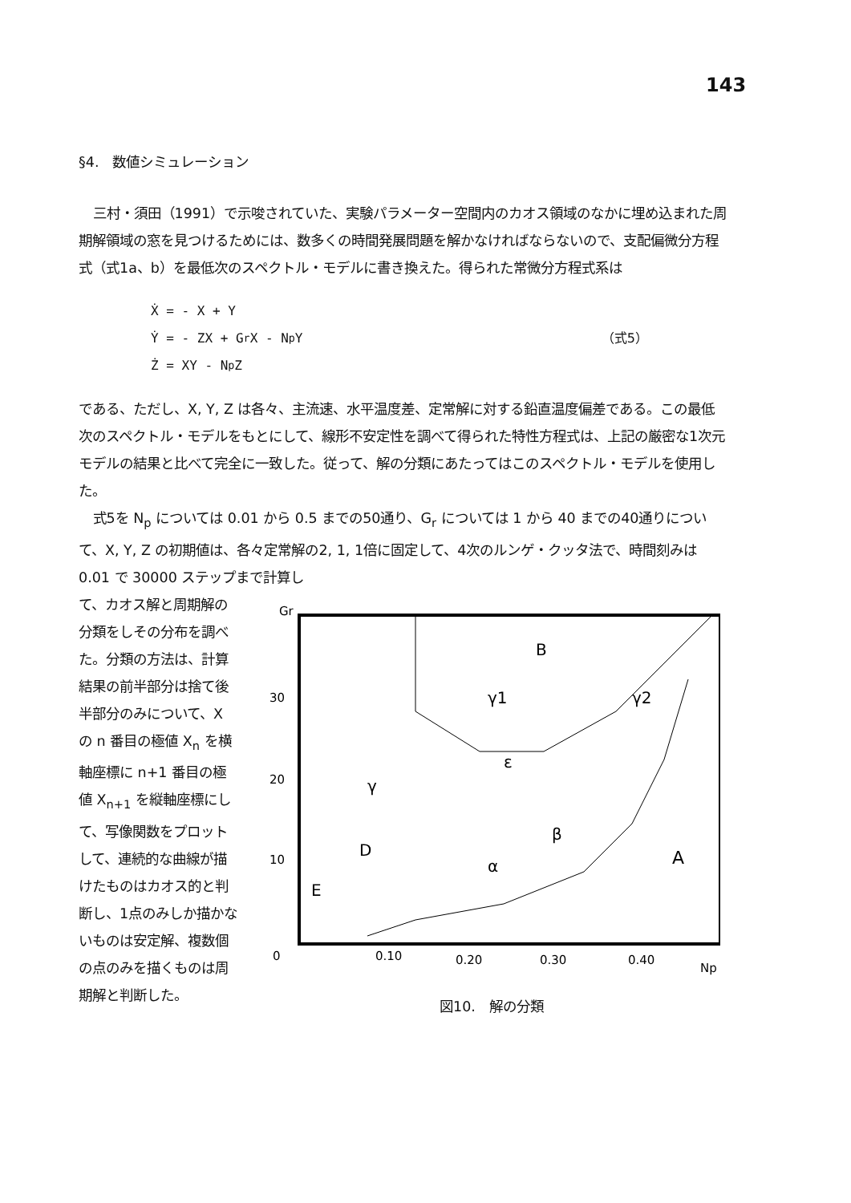143
§4.　数値シミュレーション
三村・須田（1991）で示唆されていた、実験パラメーター空間内のカオス領域のなかに埋め込まれた周期解領域の窓を見つけるためには、数多くの時間発展問題を解かなければならないので、支配偏微分方程式（式1a、b）を最低次のスペクトル・モデルに書き換えた。得られた常微分方程式系は
Ẋ = - X + Y
Ẏ = - ZX + G<sub>r</sub>X - N<sub>p</sub>Y （式5）
Ż = XY - N<sub>p</sub>Z
である、ただし、X, Y, Z は各々、主流速、水平温度差、定常解に対する鉛直温度偏差である。この最低次のスペクトル・モデルをもとにして、線形不安定性を調べて得られた特性方程式は、上記の厳密な1次元モデルの結果と比べて完全に一致した。従って、解の分類にあたってはこのスペクトル・モデルを使用した。
式5を N<sub>p</sub> については 0.01 から 0.5 までの50通り、G<sub>r</sub> については 1 から 40 までの40通りについて、X, Y, Z の初期値は、各々定常解の2, 1, 1倍に固定して、4次のルンゲ・クッタ法で、時間刻みは 0.01 で 30000 ステップまで計算し
て、カオス解と周期解の分類をしその分布を調べた。分類の方法は、計算結果の前半部分は捨て後半部分のみについて、X の n 番目の極値 X<sub>n</sub> を横軸座標に n+1 番目の極値 X<sub>n+1</sub> を縦軸座標にして、写像関数をプロットして、連続的な曲線が描けたものはカオス的と判断し、1点のみしか描かないものは安定解、複数個の点のみを描くものは周期解と判断した。
Gr
B
γ1
γ2
ε
γ
β
α
D
E
A
30
20
10
0
0.10
0.20
0.30
0.40
Np
図10.　解の分類